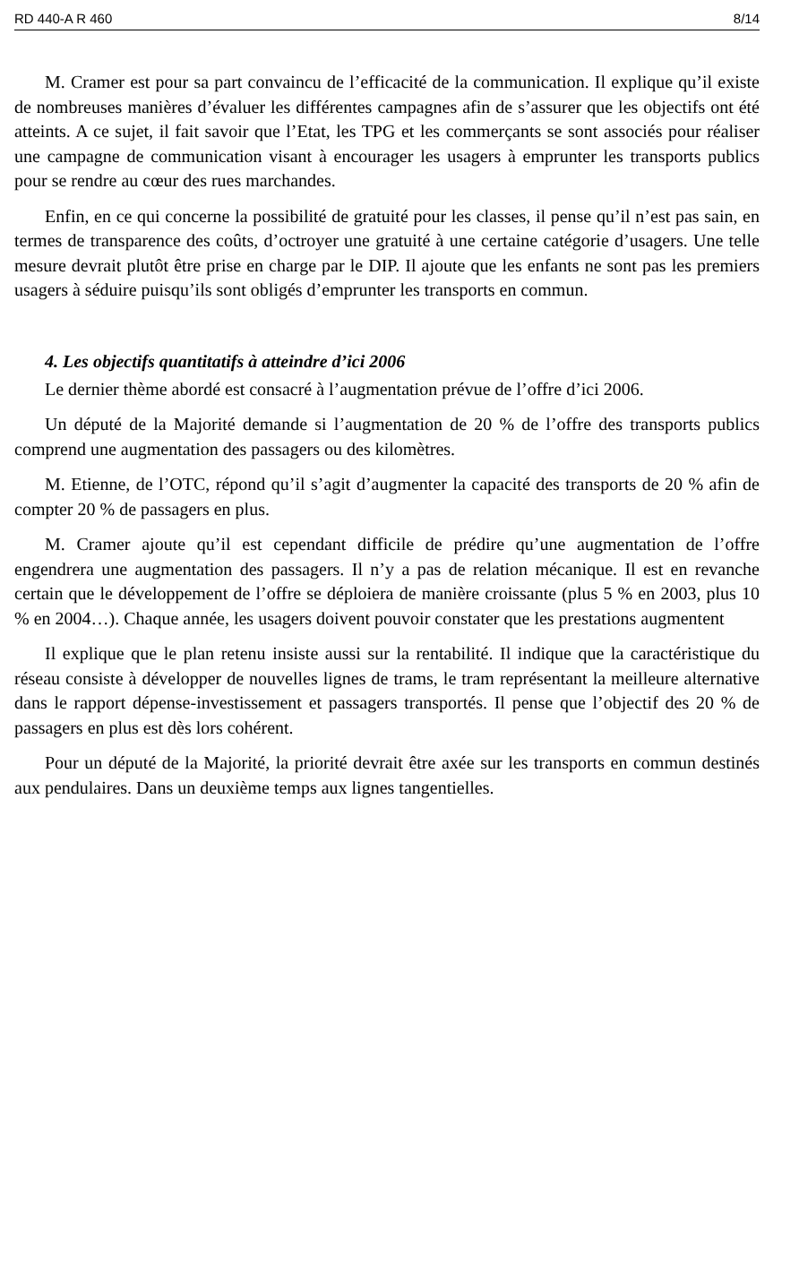RD 440-A R 460 8/14
M. Cramer est pour sa part convaincu de l’efficacité de la communication. Il explique qu’il existe de nombreuses manières d’évaluer les différentes campagnes afin de s’assurer que les objectifs ont été atteints. A ce sujet, il fait savoir que l’Etat, les TPG et les commerçants se sont associés pour réaliser une campagne de communication visant à encourager les usagers à emprunter les transports publics pour se rendre au cœur des rues marchandes.
Enfin, en ce qui concerne la possibilité de gratuité pour les classes, il pense qu’il n’est pas sain, en termes de transparence des coûts, d’octroyer une gratuité à une certaine catégorie d’usagers. Une telle mesure devrait plutôt être prise en charge par le DIP. Il ajoute que les enfants ne sont pas les premiers usagers à séduire puisqu’ils sont obligés d’emprunter les transports en commun.
4. Les objectifs quantitatifs à atteindre d’ici 2006
Le dernier thème abordé est consacré à l’augmentation prévue de l’offre d’ici 2006.
Un député de la Majorité demande si l’augmentation de 20 % de l’offre des transports publics comprend une augmentation des passagers ou des kilomètres.
M. Etienne, de l’OTC, répond qu’il s’agit d’augmenter la capacité des transports de 20 % afin de compter 20 % de passagers en plus.
M. Cramer ajoute qu’il est cependant difficile de prédire qu’une augmentation de l’offre engendrera une augmentation des passagers. Il n’y a pas de relation mécanique. Il est en revanche certain que le développement de l’offre se déploiera de manière croissante (plus 5 % en 2003, plus 10 % en 2004…). Chaque année, les usagers doivent pouvoir constater que les prestations augmentent
Il explique que le plan retenu insiste aussi sur la rentabilité. Il indique que la caractéristique du réseau consiste à développer de nouvelles lignes de trams, le tram représentant la meilleure alternative dans le rapport dépense-investissement et passagers transportés. Il pense que l’objectif des 20 % de passagers en plus est dès lors cohérent.
Pour un député de la Majorité, la priorité devrait être axée sur les transports en commun destinés aux pendulaires. Dans un deuxième temps aux lignes tangentielles.